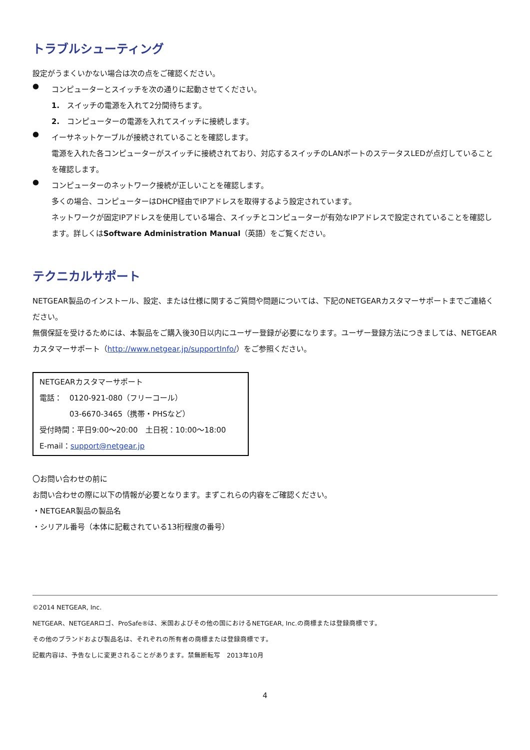トラブルシューティング
設定がうまくいかない場合は次の点をご確認ください。
●
コンピューターとスイッチを次の通りに起動させてください。
1.　スイッチの電源を入れて2分間待ちます。
2.　コンピューターの電源を入れてスイッチに接続します。
●
イーサネットケーブルが接続されていることを確認します。
電源を入れた各コンピューターがスイッチに接続されており、対応するスイッチのLANポートのステータスLEDが点灯していることを確認します。
●
コンピューターのネットワーク接続が正しいことを確認します。
多くの場合、コンピューターはDHCP経由でIPアドレスを取得するよう設定されています。
ネットワークが固定IPアドレスを使用している場合、スイッチとコンピューターが有効なIPアドレスで設定されていることを確認します。詳しくはSoftware Administration Manual（英語）をご覧ください。
テクニカルサポート
NETGEAR製品のインストール、設定、または仕様に関するご質問や問題については、下記のNETGEARカスタマーサポートまでご連絡ください。
無償保証を受けるためには、本製品をご購入後30日以内にユーザー登録が必要になります。ユーザー登録方法につきましては、NETGEARカスタマーサポート（http://www.netgear.jp/supportInfo/）をご参照ください。
NETGEARカスタマーサポート
電話：　0120-921-080（フリーコール）
03-6670-3465（携帯・PHSなど）
受付時間：平日9:00～20:00　土日祝：10:00～18:00
E-mail：support@netgear.jp
〇お問い合わせの前に
お問い合わせの際に以下の情報が必要となります。まずこれらの内容をご確認ください。
・NETGEAR製品の製品名
・シリアル番号（本体に記載されている13桁程度の番号）
©2014 NETGEAR, Inc.
NETGEAR、NETGEARロゴ、ProSafe®は、米国およびその他の国におけるNETGEAR, Inc.の商標または登録商標です。
その他のブランドおよび製品名は、それぞれの所有者の商標または登録商標です。
記載内容は、予告なしに変更されることがあります。禁無断転写　2013年10月
4